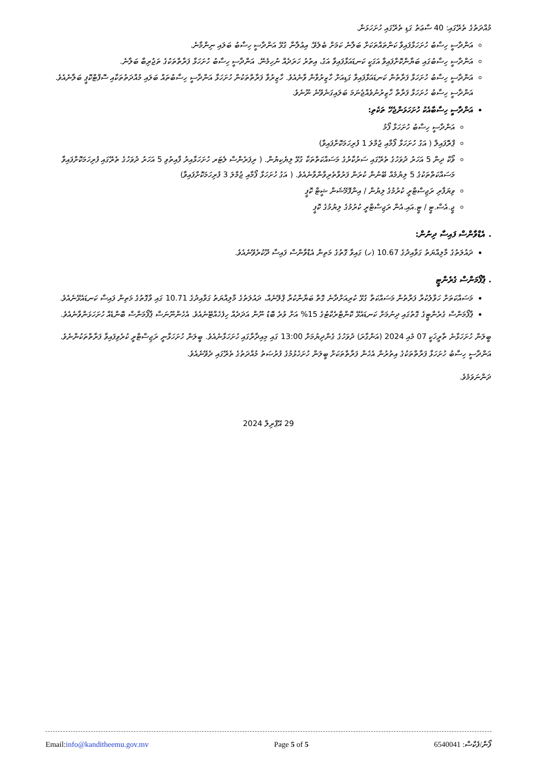މުއްދަތުގެ ތެރޭގައި: 40 ސާޢަތު ގަޑި ތެރޭގައި ހުށަހަޅަން.
އަންދާސީ ހިސާބު ހުށަހަޅާފައިވާ ކަންތައްތަކަށް ބަލާނެ ކަމަށް ބެލެވޭ. އިޢުލާނާ ގުޅޭ އަންދާސީ ހިސާބު ބަލައި ނިންމާނެ.
އަންދާސީ ހިސާބުގައި ބަޔާންކޮށްފައިވާ އަގަކީ ކަނޑައަޅާފައިވާ އަގު، އިތުރު ހަރަދެއް ނުހިމެނޭ. އަންދާސީ ހިސާބު ހުށަހަޅާ ފަރާތްތަކުގެ ތަޖުރިބާ ބަލާނެ.
އަންދާސީ ހިސާބު ހުށަހަޅާ ފަރާތުން ކަނޑައަޅާފައިވާ ގަޑިއަށް ހާޒިރުވާން ވާނެއެވެ. ހާޒިރުވާ ފަރާތްތަކުން ހުށަހަޅާ އަންދާސީ ހިސާބުތައް ބަލައި މުއްދަތުތަކާއި ސޮފްޓްކޮޕީ ބަލާނެއެވެ. އަންދާސީ ހިސާބު ހުށަހަޅާ ފަރާތް ހާޒިރުނުވެއްޖެނަމަ ބަލައިގަނެވޭނެ ނޫނެވެ.
އަންދާސީ ހިސާބާއެކު ހުށަހަޅަންޖެހޭ ތަކެތި:
އަންދާސީ ހިސާބު ހުށަހަޅާ ފޯމު
ޕްރޮފައިލް ( އަގު ހުށަހަޅާ ފޯމާއި ޖުމްލަ 1 ފުރިހަމަކޮށްފައިވާ)
ވޯކް ދިން 5 އަހަރު ދުވަހުގެ ތެރޭގައި ސަރުކާރުގެ މަސައްކަތްތަކާ ގުޅޭ ލިޔެކިޔުން. ( ރިފަރެންސް ލެޓަރ ހުށަހަޅާއިރު ފާއިތުވި 5 އަހަރު ދުވަހުގެ ތެރޭގައި ފުރިހަމަކޮށްފައިވާ މަސައްކަތްތަކުގެ 5 ލިޔުމެއް ބޭނުން ކުރަން ފަރުވާތެރިވާންވާނެއެވެ. ( އަގު ހުށަހަޅާ ފޯމާއި ޖުމްލަ 3 ފުރިހަމަކޮށްފައިވާ)
ވިޔަފާރި ރަޖިސްޓްރީ ކުރުމުގެ ލިޔުން / އިންފޮމޭޝަން ޝީޓް ކޮޕީ
ޖީ.އެސް.ޓީ / ޓީ.އައި.އެން ރަޖިސްޓްރީ ކުރުމުގެ ލިޔުމުގެ ކޮޕީ
. އެޑްވާންސް ފައިސާ ދިނުން:
ދައުލަތުގެ މާލިއްޔަތު ގަވާއިދުގެ 10.67 (ހ) ގައިވާ ގޮތުގެ މަތިން އެޑްވާންސް ފައިސާ ދޫކުރެވޭނެއެވެ.
. ޕާފޯމަންސް ގެރެންޓީ
މަސައްކަތަށް ހަވާލުކުރާ ފަރާތުން މަސައްކަތާ ގުޅޭ ކުރިއަށްދާނެ ގޮތް ބަޔާންކުރާ ޕްލޭނެއް، ދައުލަތުގެ މާލިއްޔަތު ގަވާއިދުގެ 10.71 ގައި ވާގޮތުގެ މަތިން ފައިސާ ކަނޑައެޅޭނެއެވެ.
ޕާފޯމަންސް ގެރެންޓީގެ ގޮތުގައި ދިނުމަށް ކަނޑައެޅޭ ކޮންޓްރެކްޓުގެ 15% އަށް ވުރެ ބޮޑު ނޫން އަދަދެއް ހިފެހެއްޓޭނެއެވެ. އެހެންނޫނަސް ޕާފޯމަންސް ބޮންޑެއް ހުށަހަޅަންވާނެއެވެ.
ބީލަން ހުށަހަޅާނެ ތާރީޚަކީ 07 މެއި 2024 (އަންގާރަ) ދުވަހުގެ ގެންދިޔުމަށް 13:00 ގައި މިއިދާރާގައި ހުށަހަޅާނެއެވެ. ބީލަން ހުށަހަޅާނީ ރަޖިސްޓްރީ ކުރެވިފައިވާ ފަރާތްތަކުންނެވެ. އަންދާސީ ހިސާބު ހުށަހަޅާ ފަރާތްތަކުގެ އިތުރުން އެހެން ފަރާތްތަކަށް ބީލަން ހުށަހެޅުމުގެ ފުރުޞަތު މުއްދަތުގެ ތެރޭގައި ދެވޭނެއެވެ.
ދަންނަވަމެވެ.
29 އޭޕްރިލް 2024
Email:info@kanditheemu.gov.mv Page 5 of 5 6540041 :ފޯން/ފެކްސް